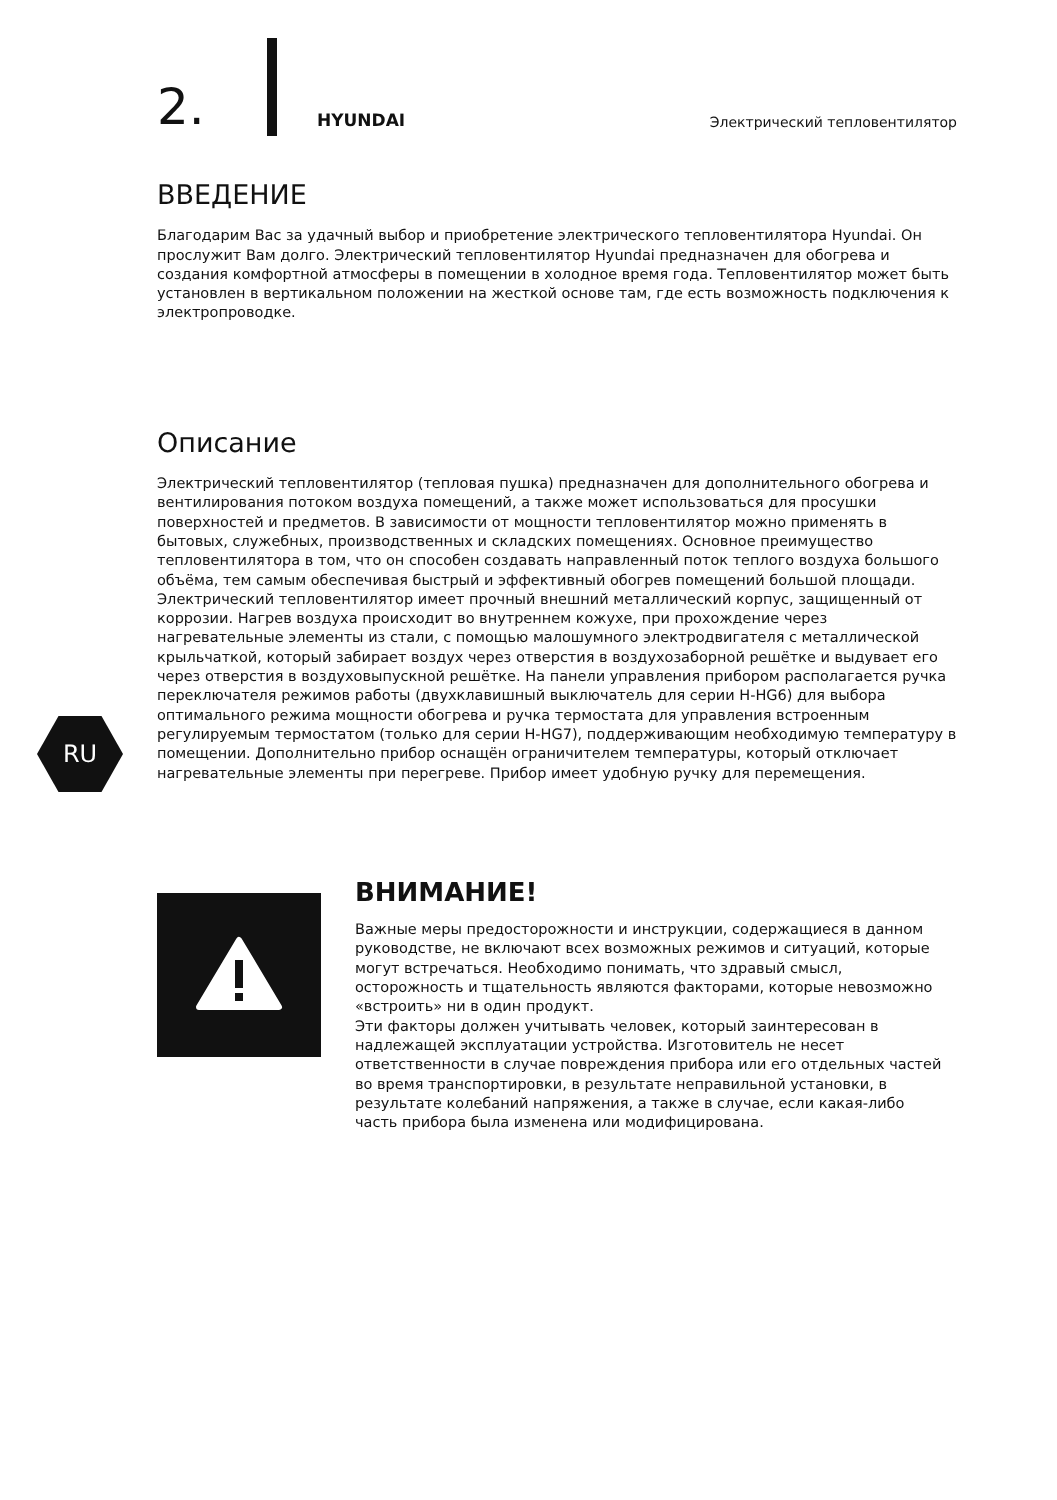2.
HYUNDAI
Электрический тепловентилятор
RU
ВВЕДЕНИЕ
Благодарим Вас за удачный выбор и приобретение электрического тепловентилятора Hyundai. Он прослужит Вам долго. Электрический тепловентилятор Hyundai предназначен для обогрева и создания комфортной атмосферы в помещении в холодное время года. Тепловентилятор может быть установлен в вертикальном положении на жесткой основе там, где есть возможность подключения к электропроводке.
Описание
Электрический тепловентилятор (тепловая пушка) предназначен для дополнительного обогрева и вентилирования потоком воздуха помещений, а также может использоваться для просушки поверхностей и предметов. В зависимости от мощности тепловентилятор можно применять в бытовых, служебных, производственных и складских помещениях. Основное преимущество тепловентилятора в том, что он способен создавать направленный поток теплого воздуха большого объёма, тем самым обеспечивая быстрый и эффективный обогрев помещений большой площади.
Электрический тепловентилятор имеет прочный внешний металлический корпус, защищенный от коррозии. Нагрев воздуха происходит во внутреннем кожухе, при прохождение через нагревательные элементы из стали, с помощью малошумного электродвигателя с металлической крыльчаткой, который забирает воздух через отверстия в воздухозаборной решётке и выдувает его через отверстия в воздуховыпускной решётке. На панели управления прибором располагается ручка переключателя режимов работы (двухклавишный выключатель для серии H-HG6) для выбора оптимального режима мощности обогрева и ручка термостата для управления встроенным регулируемым термостатом (только для серии H-HG7), поддерживающим необходимую температуру в помещении. Дополнительно прибор оснащён ограничителем температуры, который отключает нагревательные элементы при перегреве. Прибор имеет удобную ручку для перемещения.
ВНИМАНИЕ!
Важные меры предосторожности и инструкции, содержащиеся в данном руководстве, не включают всех возможных режимов и ситуаций, которые могут встречаться. Необходимо понимать, что здравый смысл, осторожность и тщательность являются факторами, которые невозможно «встроить» ни в один продукт.
Эти факторы должен учитывать человек, который заинтересован в надлежащей эксплуатации устройства. Изготовитель не несет ответственности в случае повреждения прибора или его отдельных частей во время транспортировки, в результате неправильной установки, в результате колебаний напряжения, а также в случае, если какая-либо часть прибора была изменена или модифицирована.